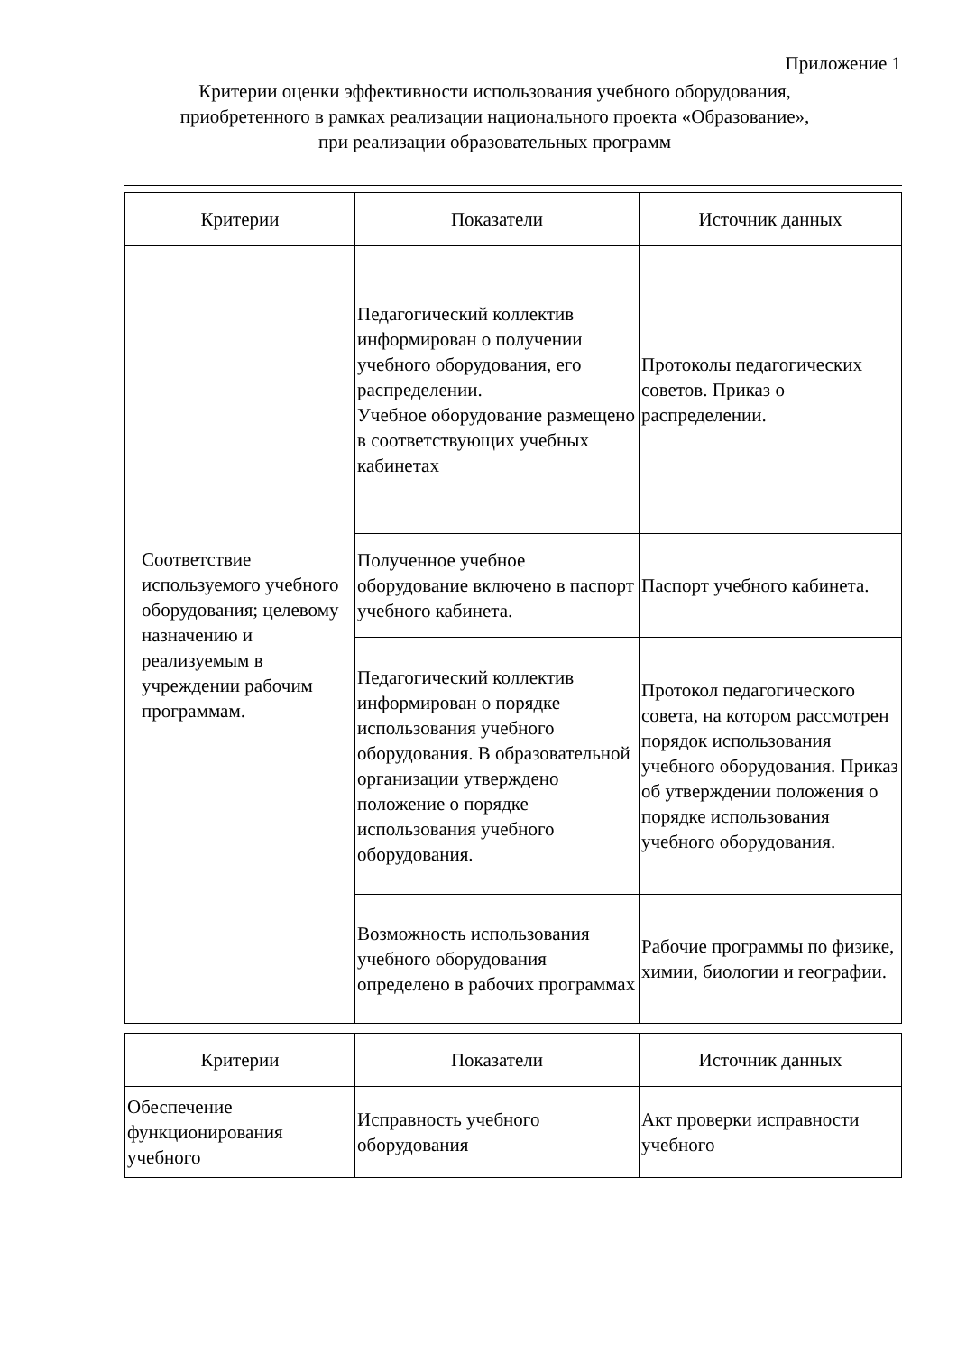Приложение 1
Критерии оценки эффективности использования учебного оборудования,
приобретенного в рамках реализации национального проекта «Образование»,
при реализации образовательных программ
| Критерии | Показатели | Источник данных |
| --- | --- | --- |
| Соответствие используемого учебного оборудования; целевому назначению и реализуемым в учреждении рабочим программам. | Педагогический коллектив информирован о получении учебного оборудования, его распределении. Учебное оборудование размещено в соответствующих учебных кабинетах | Протоколы педагогических советов. Приказ о распределении. |
| | Полученное учебное оборудование включено в паспорт учебного кабинета. | Паспорт учебного кабинета. |
| | Педагогический коллектив информирован о порядке использования учебного оборудования. В образовательной организации утверждено положение о порядке использования учебного оборудования. | Протокол педагогического совета, на котором рассмотрен порядок использования учебного оборудования. Приказ об утверждении положения о порядке использования учебного оборудования. |
| | Возможность использования учебного оборудования определено в рабочих программах | Рабочие программы по физике, химии, биологии и географии. |
| Критерии | Показатели | Источник данных |
| --- | --- | --- |
| Обеспечение функционирования учебного | Исправность учебного оборудования | Акт проверки исправности учебного |